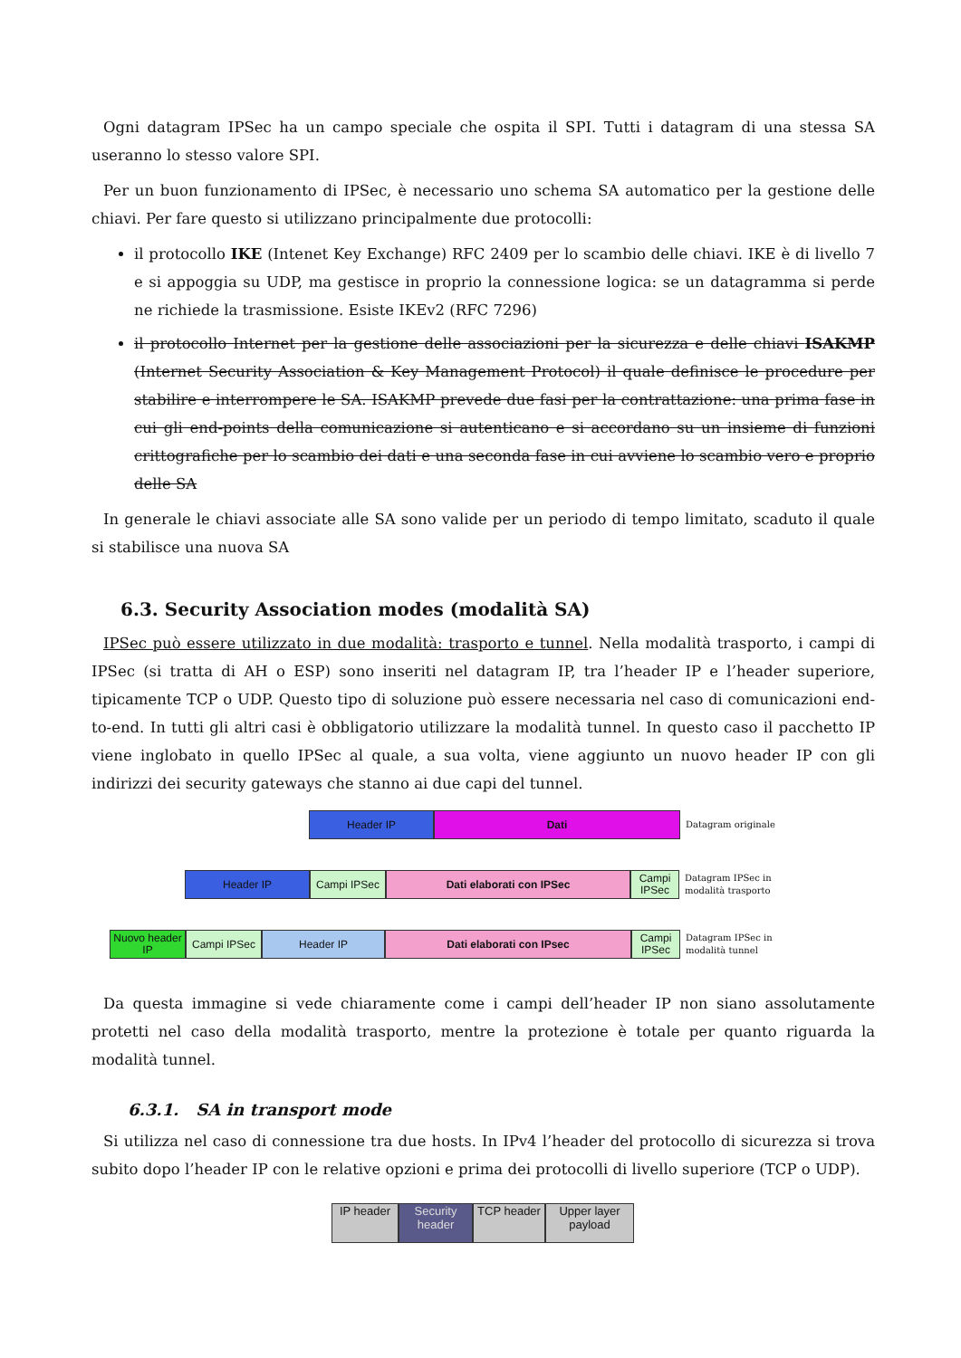Ogni datagram IPSec ha un campo speciale che ospita il SPI. Tutti i datagram di una stessa SA useranno lo stesso valore SPI.
Per un buon funzionamento di IPSec, è necessario uno schema SA automatico per la gestione delle chiavi. Per fare questo si utilizzano principalmente due protocolli:
il protocollo IKE (Intenet Key Exchange) RFC 2409 per lo scambio delle chiavi. IKE è di livello 7 e si appoggia su UDP, ma gestisce in proprio la connessione logica: se un datagramma si perde ne richiede la trasmissione. Esiste IKEv2 (RFC 7296)
il protocollo Internet per la gestione delle associazioni per la sicurezza e delle chiavi ISAKMP (Internet Security Association & Key Management Protocol) il quale definisce le procedure per stabilire e interrompere le SA. ISAKMP prevede due fasi per la contrattazione: una prima fase in cui gli end-points della comunicazione si autenticano e si accordano su un insieme di funzioni crittografiche per lo scambio dei dati e una seconda fase in cui avviene lo scambio vero e proprio delle SA
In generale le chiavi associate alle SA sono valide per un periodo di tempo limitato, scaduto il quale si stabilisce una nuova SA
6.3. Security Association modes (modalità SA)
IPSec può essere utilizzato in due modalità: trasporto e tunnel. Nella modalità trasporto, i campi di IPSec (si tratta di AH o ESP) sono inseriti nel datagram IP, tra l’header IP e l’header superiore, tipicamente TCP o UDP. Questo tipo di soluzione può essere necessaria nel caso di comunicazioni end-to-end. In tutti gli altri casi è obbligatorio utilizzare la modalità tunnel. In questo caso il pacchetto IP viene inglobato in quello IPSec al quale, a sua volta, viene aggiunto un nuovo header IP con gli indirizzi dei security gateways che stanno ai due capi del tunnel.
Header IP Dati
Datagram originale
Header IP Campi IPSec Dati elaborati con IPSec
Campi IPSec
Datagram IPSec in
modalità trasporto
Nuovo header IP
Campi IPSec Header IP Dati elaborati con IPsec
Campi IPSec
Datagram IPSec in
modalità tunnel
Da questa immagine si vede chiaramente come i campi dell’header IP non siano assolutamente protetti nel caso della modalità trasporto, mentre la protezione è totale per quanto riguarda la modalità tunnel.
6.3.1. SA in transport mode
Si utilizza nel caso di connessione tra due hosts. In IPv4 l’header del protocollo di sicurezza si trova subito dopo l’header IP con le relative opzioni e prima dei protocolli di livello superiore (TCP o UDP).
IP header Security header
TCP header Upper layer payload